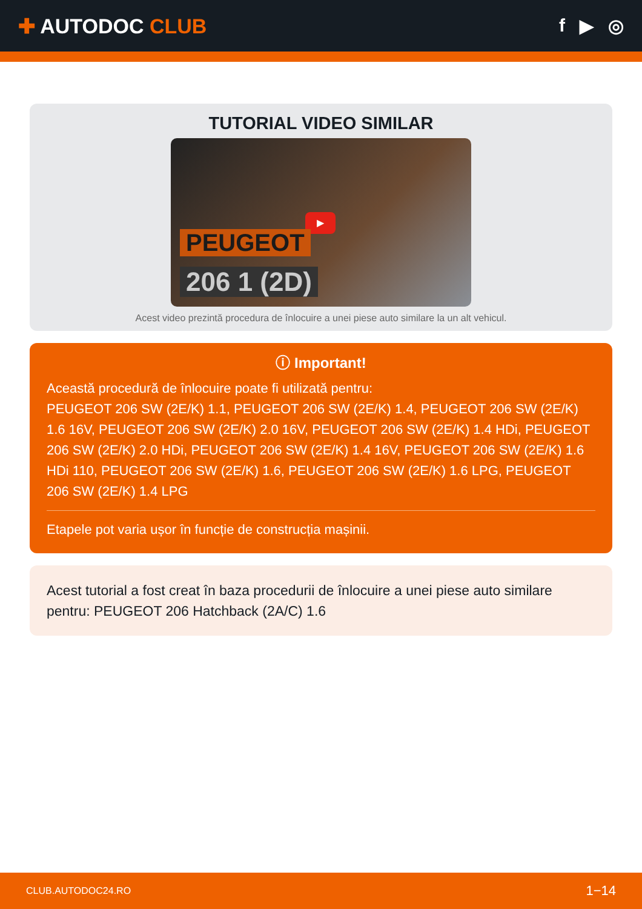✚ AUTODOC CLUB f ▶ ◎
TUTORIAL VIDEO SIMILAR
▶
PEUGEOT
206 1 (2D)
Acest video prezintă procedura de înlocuire a unei piese auto similare la un alt vehicul.
ⓘ Important!
Această procedură de înlocuire poate fi utilizată pentru:
PEUGEOT 206 SW (2E/K) 1.1, PEUGEOT 206 SW (2E/K) 1.4, PEUGEOT 206 SW (2E/K) 1.6 16V, PEUGEOT 206 SW (2E/K) 2.0 16V, PEUGEOT 206 SW (2E/K) 1.4 HDi, PEUGEOT 206 SW (2E/K) 2.0 HDi, PEUGEOT 206 SW (2E/K) 1.4 16V, PEUGEOT 206 SW (2E/K) 1.6 HDi 110, PEUGEOT 206 SW (2E/K) 1.6, PEUGEOT 206 SW (2E/K) 1.6 LPG, PEUGEOT 206 SW (2E/K) 1.4 LPG
Etapele pot varia ușor în funcție de construcția mașinii.
Acest tutorial a fost creat în baza procedurii de înlocuire a unei piese auto similare pentru: PEUGEOT 206 Hatchback (2A/C) 1.6
CLUB.AUTODOC24.RO 1−14